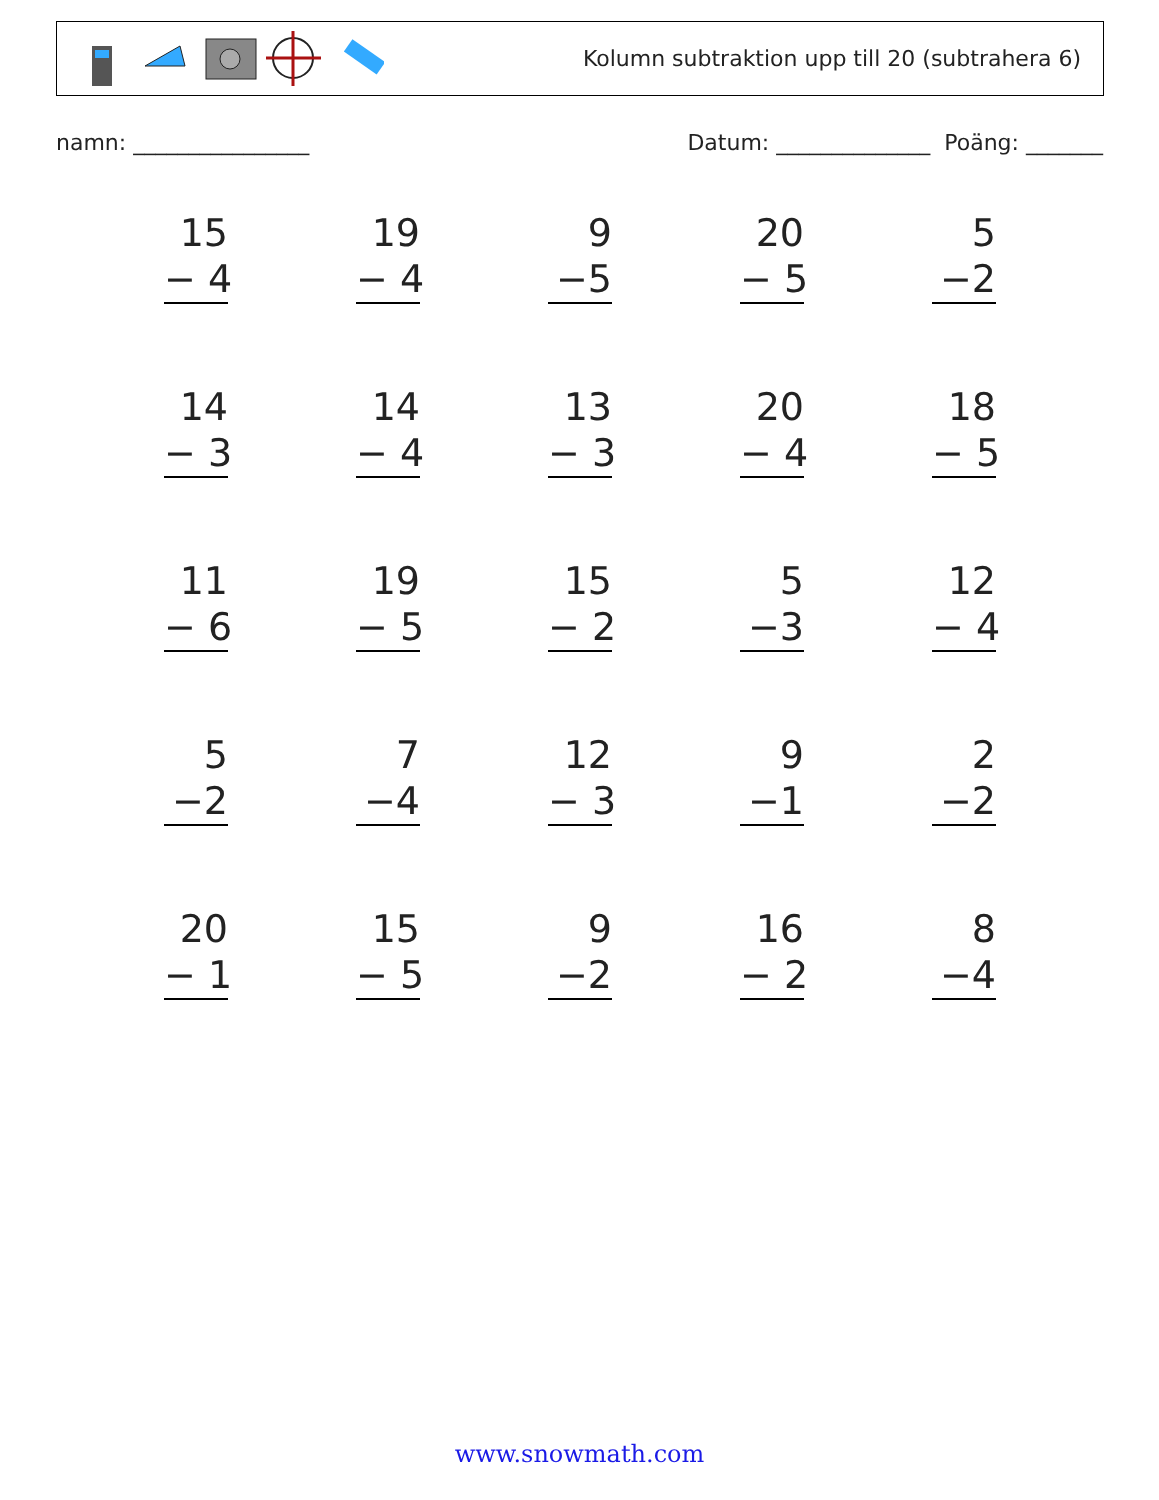Kolumn subtraktion upp till 20 (subtrahera 6)
namn: ________________ Datum: ______________ Poäng: _______
15
− 4
19
− 4
9
−5
20
− 5
5
−2
14
− 3
14
− 4
13
− 3
20
− 4
18
− 5
11
− 6
19
− 5
15
− 2
5
−3
12
− 4
5
−2
7
−4
12
− 3
9
−1
2
−2
20
− 1
15
− 5
9
−2
16
− 2
8
−4
www.snowmath.com